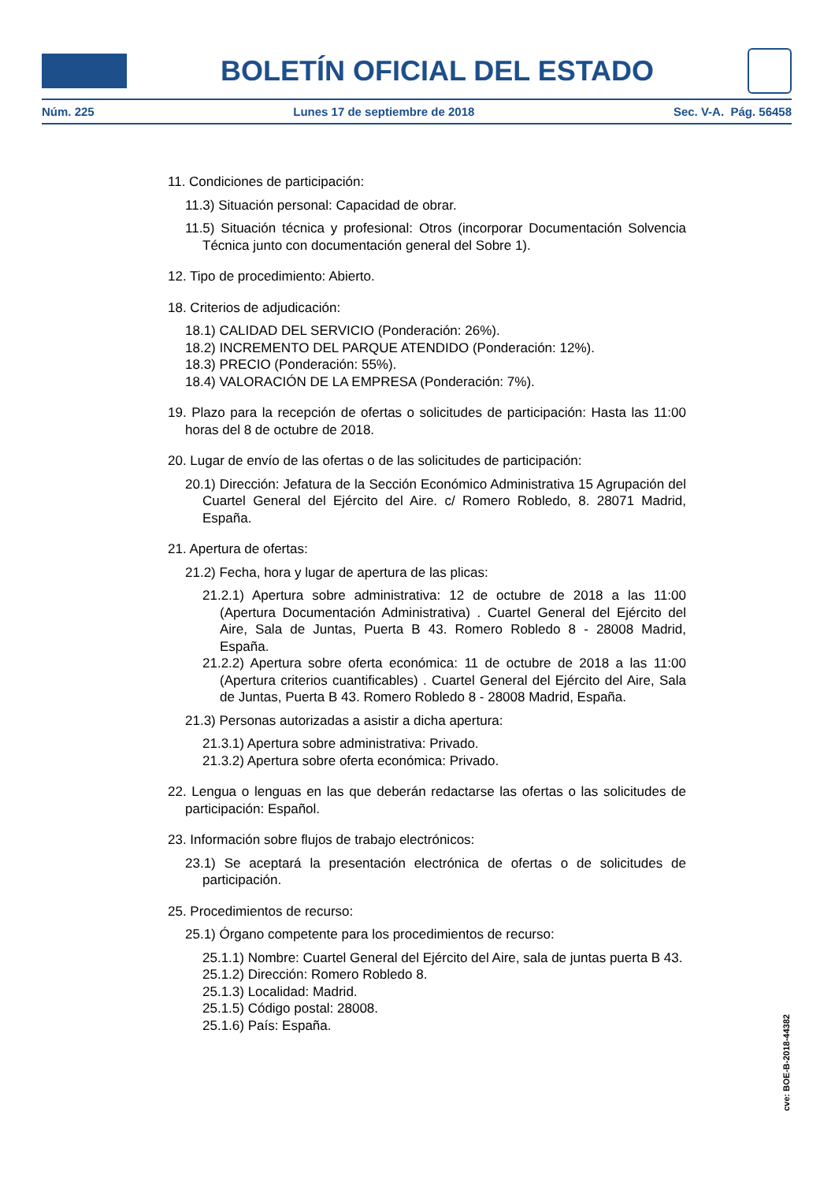BOLETÍN OFICIAL DEL ESTADO
Núm. 225 Lunes 17 de septiembre de 2018 Sec. V-A. Pág. 56458
11. Condiciones de participación:
11.3) Situación personal: Capacidad de obrar.
11.5) Situación técnica y profesional: Otros (incorporar Documentación Solvencia Técnica junto con documentación general del Sobre 1).
12. Tipo de procedimiento: Abierto.
18. Criterios de adjudicación:
18.1) CALIDAD DEL SERVICIO (Ponderación: 26%).
18.2) INCREMENTO DEL PARQUE ATENDIDO (Ponderación: 12%).
18.3) PRECIO (Ponderación: 55%).
18.4) VALORACIÓN DE LA EMPRESA (Ponderación: 7%).
19. Plazo para la recepción de ofertas o solicitudes de participación: Hasta las 11:00 horas del 8 de octubre de 2018.
20. Lugar de envío de las ofertas o de las solicitudes de participación:
20.1) Dirección: Jefatura de la Sección Económico Administrativa 15 Agrupación del Cuartel General del Ejército del Aire. c/ Romero Robledo, 8. 28071 Madrid, España.
21. Apertura de ofertas:
21.2) Fecha, hora y lugar de apertura de las plicas:
21.2.1) Apertura sobre administrativa: 12 de octubre de 2018 a las 11:00 (Apertura Documentación Administrativa) . Cuartel General del Ejército del Aire, Sala de Juntas, Puerta B 43. Romero Robledo 8 - 28008 Madrid, España.
21.2.2) Apertura sobre oferta económica: 11 de octubre de 2018 a las 11:00 (Apertura criterios cuantificables) . Cuartel General del Ejército del Aire, Sala de Juntas, Puerta B 43. Romero Robledo 8 - 28008 Madrid, España.
21.3) Personas autorizadas a asistir a dicha apertura:
21.3.1) Apertura sobre administrativa: Privado.
21.3.2) Apertura sobre oferta económica: Privado.
22. Lengua o lenguas en las que deberán redactarse las ofertas o las solicitudes de participación: Español.
23. Información sobre flujos de trabajo electrónicos:
23.1) Se aceptará la presentación electrónica de ofertas o de solicitudes de participación.
25. Procedimientos de recurso:
25.1) Órgano competente para los procedimientos de recurso:
25.1.1) Nombre: Cuartel General del Ejército del Aire, sala de juntas puerta B 43.
25.1.2) Dirección: Romero Robledo 8.
25.1.3) Localidad: Madrid.
25.1.5) Código postal: 28008.
25.1.6) País: España.
cve: BOE-B-2018-44382